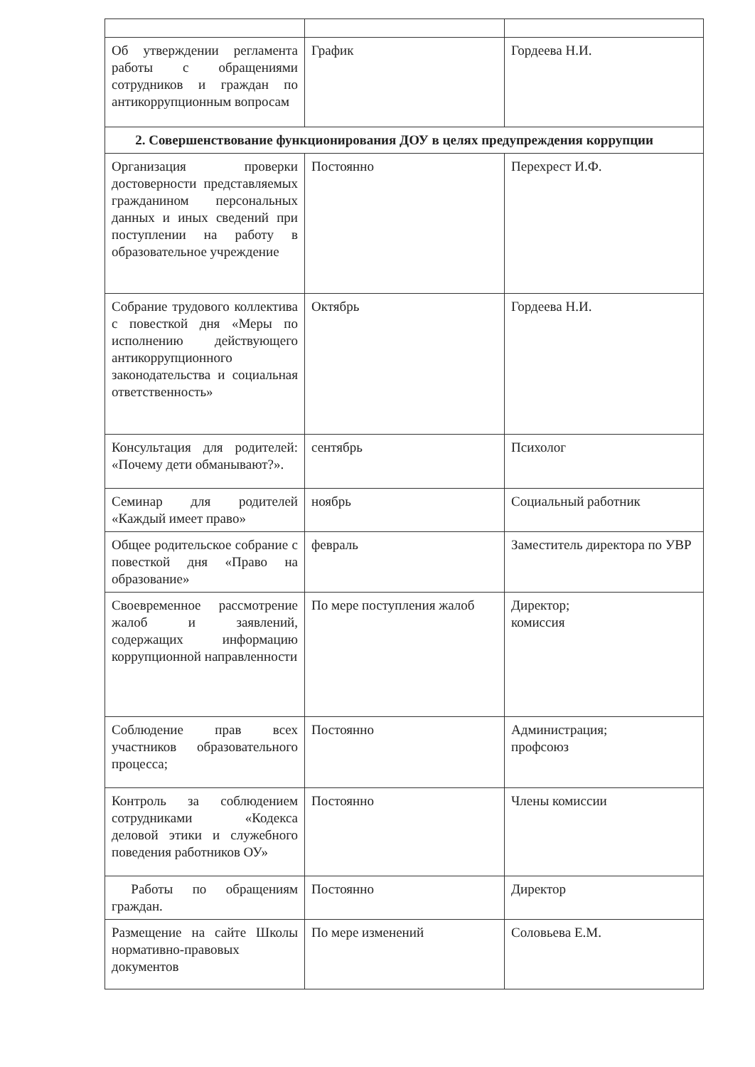| Об утверждении регламента работы с обращениями сотрудников и граждан по антикоррупционным вопросам | График | Гордеева Н.И. |
| 2. Совершенствование функционирования ДОУ в целях предупреждения коррупции | | |
| Организация проверки достоверности представляемых гражданином персональных данных и иных сведений при поступлении на работу в образовательное учреждение | Постоянно | Перехрест И.Ф. |
| Собрание трудового коллектива с повесткой дня «Меры по исполнению действующего антикоррупционного законодательства и социальная ответственность» | Октябрь | Гордеева Н.И. |
| Консультация для родителей: «Почему дети обманывают?». | сентябрь | Психолог |
| Семинар для родителей «Каждый имеет право» | ноябрь | Социальный работник |
| Общее родительское собрание с повесткой дня «Право на образование» | февраль | Заместитель директора по УВР |
| Своевременное рассмотрение жалоб и заявлений, содержащих информацию коррупционной направленности | По мере поступления жалоб | Директор; комиссия |
| Соблюдение прав всех участников образовательного процесса; | Постоянно | Администрация; профсоюз |
| Контроль за соблюдением сотрудниками «Кодекса деловой этики и служебного поведения работников ОУ» | Постоянно | Члены комиссии |
| Работы по обращениям граждан. | Постоянно | Директор |
| Размещение на сайте Школы нормативно-правовых документов | По мере изменений | Соловьева Е.М. |